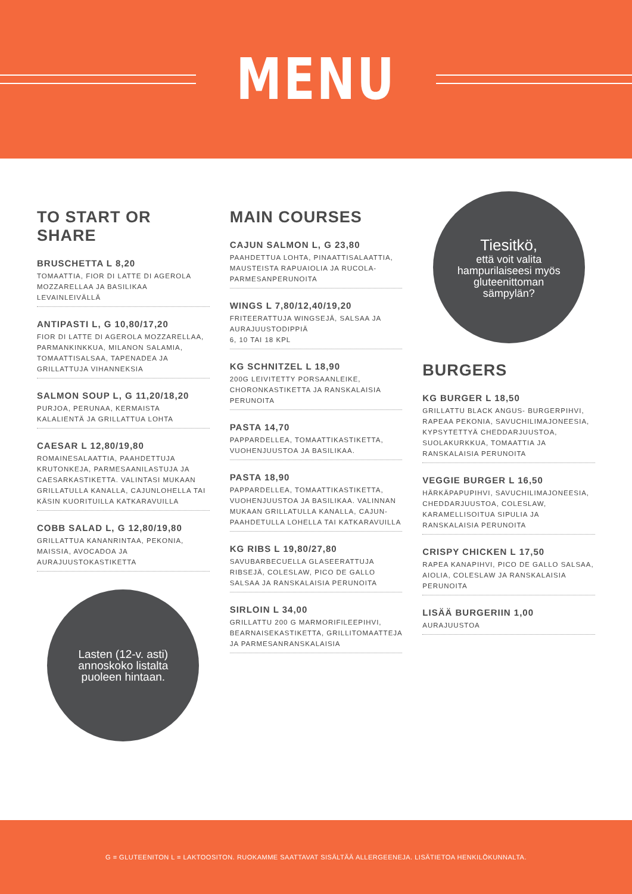MENU
TO START OR SHARE
BRUSCHETTA L 8,20
TOMAATTIA, FIOR DI LATTE DI AGEROLA MOZZARELLAA JA BASILIKAA LEVAINLEIVÄLLÄ
ANTIPASTI L, G 10,80/17,20
FIOR DI LATTE DI AGEROLA MOZZARELLAA, PARMANKINKKUA, MILANON SALAMIA, TOMAATTISALSAA, TAPENADEA JA GRILLATTUJA VIHANNEKSIA
SALMON SOUP L, G 11,20/18,20
PURJOA, PERUNAA, KERMAISTA KALALIENTÄ JA GRILLATTUA LOHTA
CAESAR L 12,80/19,80
ROMAINESALAATTIA, PAAHDETTUJA KRUTONKEJA, PARMESAANILASTUJA JA CAESARKASTIKETTA. VALINTASI MUKAAN GRILLATULLA KANALLA, CAJUNLOHELLA TAI KÄSIN KUORITUILLA KATKARAVUILLA
COBB SALAD L, G 12,80/19,80
GRILLATTUA KANANRINTAA, PEKONIA, MAISSIA, AVOCADOA JA AURAJUUSTOKASTIKETTA
Lasten (12-v. asti)
annoskoko listalta
puoleen hintaan.
MAIN COURSES
CAJUN SALMON L, G 23,80
PAAHDETTUA LOHTA, PINAATTISALAATTIA, MAUSTEISTA RAPUAIOLIA JA RUCOLA-PARMESANPERUNOITA
WINGS L 7,80/12,40/19,20
FRITEERATTUJA WINGSEJÄ, SALSAA JA AURAJUUSTODIPPIÄ
6, 10 TAI 18 KPL
KG SCHNITZEL L 18,90
200G LEIVITETTY PORSAANLEIKE, CHORONKASTIKETTA JA RANSKALAISIA PERUNOITA
PASTA 14,70
PAPPARDELLEA, TOMAATTIKASTIKETTA, VUOHENJUUSTOA JA BASILIKAA.
PASTA 18,90
PAPPARDELLEA, TOMAATTIKASTIKETTA, VUOHENJUUSTOA JA BASILIKAA. VALINNAN MUKAAN GRILLATULLA KANALLA, CAJUN-PAAHDETULLA LOHELLA TAI KATKARAVUILLA
KG RIBS L 19,80/27,80
SAVUBARBECUELLA GLASEERATTUJA RIBSEJÄ, COLESLAW, PICO DE GALLO SALSAA JA RANSKALAISIA PERUNOITA
SIRLOIN L 34,00
GRILLATTU 200 G MARMORIFILEEPIHVI, BEARNAISEKASTIKETTA, GRILLITOMAATTEJA JA PARMESANRANSKALAISIA
Tiesitkö,
että voit valita
hampurilaiseesi myös
gluteenittoman
sämpylän?
BURGERS
KG BURGER L 18,50
GRILLATTU BLACK ANGUS- BURGERPIHVI, RAPEAA PEKONIA, SAVUCHILIMAJONEESIA, KYPSYTETTYÄ CHEDDARJUUSTOA, SUOLAKURKKUA, TOMAATTIA JA RANSKALAISIA PERUNOITA
VEGGIE BURGER L 16,50
HÄRKÄPAPUPIHVI, SAVUCHILIMAJONEESIA, CHEDDARJUUSTOA, COLESLAW, KARAMELLISOITUA SIPULIA JA RANSKALAISIA PERUNOITA
CRISPY CHICKEN L 17,50
RAPEA KANAPIHVI, PICO DE GALLO SALSAA, AIOLIA, COLESLAW JA RANSKALAISIA PERUNOITA
LISÄÄ BURGERIIN 1,00
AURAJUUSTOA
G = GLUTEENITON L = LAKTOOSITON. RUOKAMME SAATTAVAT SISÄLTÄÄ ALLERGEENEJA. LISÄTIETOA HENKILÖKUNNALTA.